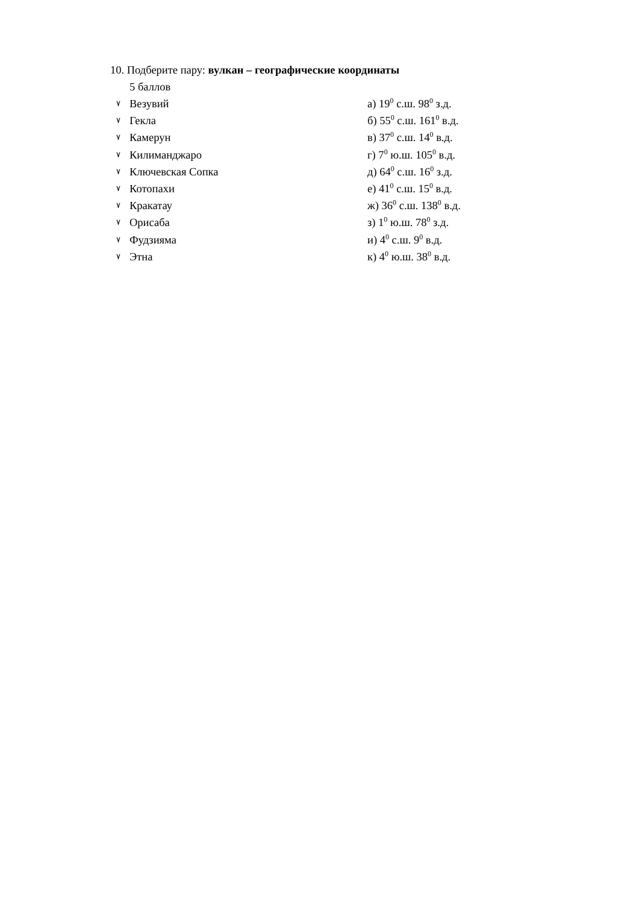10. Подберите пару: вулкан – географические координаты
5 баллов
٧ Везувий а) 19<sup>0</sup> с.ш. 98<sup>0</sup> з.д.
٧ Гекла б) 55<sup>0</sup> с.ш. 161<sup>0</sup> в.д.
٧ Камерун в) 37<sup>0</sup> с.ш. 14<sup>0</sup> в.д.
٧ Килиманджаро г) 7<sup>0</sup> ю.ш. 105<sup>0</sup> в.д.
٧ Ключевская Сопка д) 64<sup>0</sup> с.ш. 16<sup>0</sup> з.д.
٧ Котопахи е) 41<sup>0</sup> с.ш. 15<sup>0</sup> в.д.
٧ Кракатау ж) 36<sup>0</sup> с.ш. 138<sup>0</sup> в.д.
٧ Орисаба з) 1<sup>0</sup> ю.ш. 78<sup>0</sup> з.д.
٧ Фудзияма и) 4<sup>0</sup> с.ш. 9<sup>0</sup> в.д.
٧ Этна к) 4<sup>0</sup> ю.ш. 38<sup>0</sup> в.д.